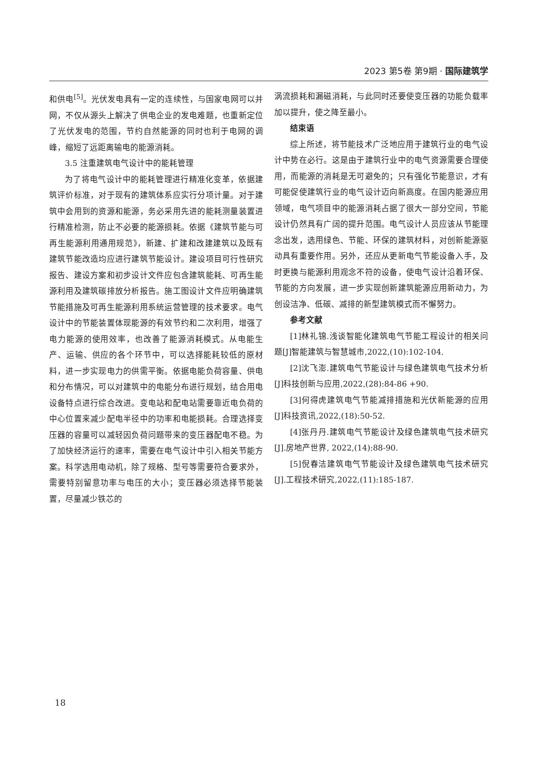2023 第5卷 第9期 · 国际建筑学
和供电<sup>[5]</sup>。光伏发电具有一定的连续性，与国家电网可以并网，不仅从源头上解决了供电企业的发电难题，也重新定位了光伏发电的范围，节约自然能源的同时也利于电网的调峰，缩短了远距离输电的能源消耗。
3.5 注重建筑电气设计中的能耗管理
为了将电气设计中的能耗管理进行精准化变革，依据建筑评价标准，对于现有的建筑体系应实行分项计量。对于建筑中会用到的资源和能源，务必采用先进的能耗测量装置进行精准检测，防止不必要的能源损耗。依据《建筑节能与可再生能源利用通用规范》，新建、扩建和改建建筑以及既有建筑节能改造均应进行建筑节能设计。建设项目可行性研究报告、建设方案和初步设计文件应包含建筑能耗、可再生能源利用及建筑碳排放分析报告。施工图设计文件应明确建筑节能措施及可再生能源利用系统运营管理的技术要求。电气设计中的节能装置体现能源的有效节约和二次利用，增强了电力能源的使用效率，也改善了能源消耗模式。从电能生产、运输、供应的各个环节中，可以选择能耗较低的原材料，进一步实现电力的供需平衡。依据电能负荷容量、供电和分布情况，可以对建筑中的电能分布进行规划，结合用电设备特点进行综合改进。变电站和配电站需要靠近电负荷的中心位置来减少配电半径中的功率和电能损耗。合理选择变压器的容量可以减轻因负荷问题带来的变压器配电不稳。为了加快经济运行的速率，需要在电气设计中引入相关节能方案。科学选用电动机，除了规格、型号等需要符合要求外，需要特别留意功率与电压的大小；变压器必须选择节能装置，尽量减少铁芯的
涡流损耗和漏磁消耗，与此同时还要使变压器的功能负载率加以提升，使之降至最小。
结束语
综上所述，将节能技术广泛地应用于建筑行业的电气设计中势在必行。这是由于建筑行业中的电气资源需要合理使用，而能源的消耗是无可避免的；只有强化节能意识，才有可能促使建筑行业的电气设计迈向新高度。在国内能源应用领域，电气项目中的能源消耗占据了很大一部分空间，节能设计仍然具有广阔的提升范围。电气设计人员应该从节能理念出发，选用绿色、节能、环保的建筑材料，对创新能源驱动具有重要作用。另外，还应从更新电气节能设备入手，及时更换与能源利用观念不符的设备，使电气设计沿着环保、节能的方向发展，进一步实现创新建筑能源应用新动力，为创设洁净、低碳、减排的新型建筑模式而不懈努力。
参考文献
[1]林礼锦.浅谈智能化建筑电气节能工程设计的相关问题[J]智能建筑与智慧城市,2022,(10):102-104.
[2]沈飞澎.建筑电气节能设计与绿色建筑电气技术分析[J]科技创新与应用,2022,(28):84-86 +90.
[3]何得虎建筑电气节能减排措施和光伏新能源的应用[J]科技资讯,2022,(18):50-52.
[4]张丹丹.建筑电气节能设计及绿色建筑电气技术研究[J].房地产世界, 2022,(14):88-90.
[5]倪春洁建筑电气节能设计及绿色建筑电气技术研究[J].工程技术研究,2022,(11):185-187.
18